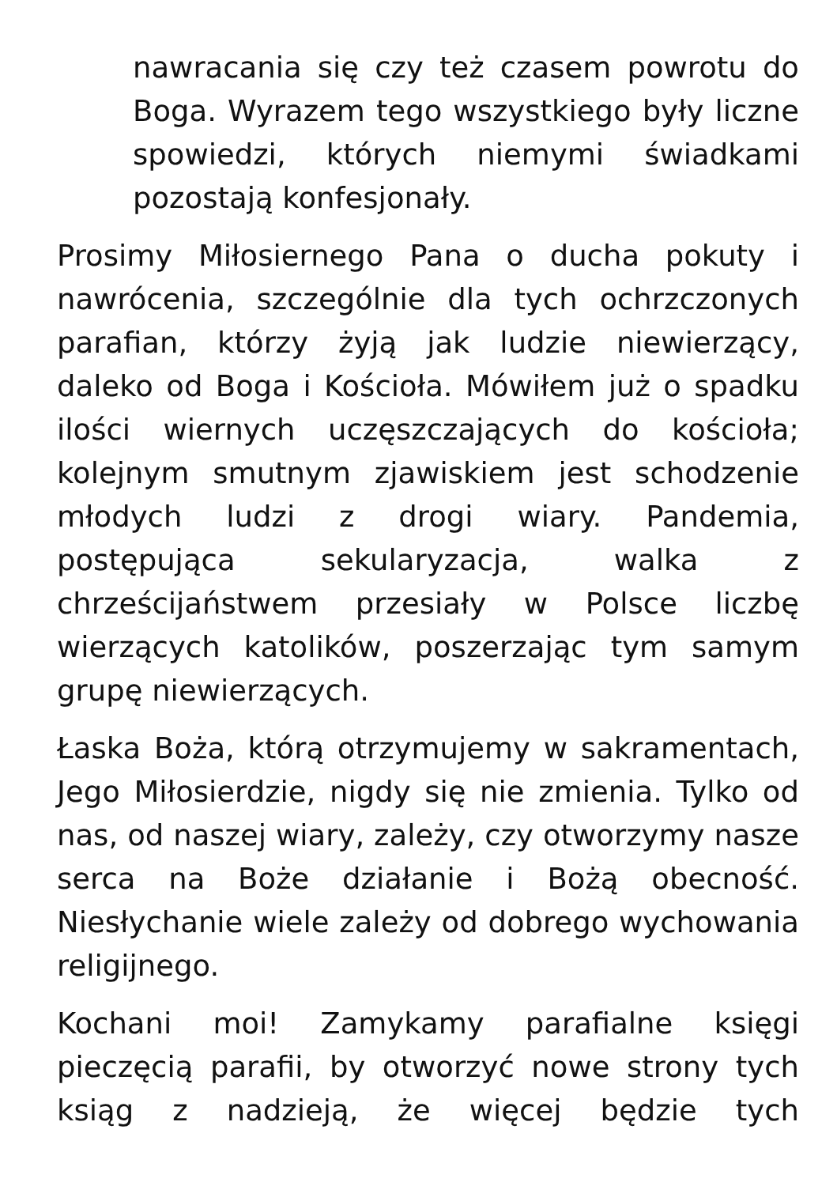nawracania się czy też czasem powrotu do Boga. Wyrazem tego wszystkiego były liczne spowiedzi, których niemymi świadkami pozostają konfesjonały.
Prosimy Miłosiernego Pana o ducha pokuty i nawrócenia, szczególnie dla tych ochrzczonych parafian, którzy żyją jak ludzie niewierzący, daleko od Boga i Kościoła. Mówiłem już o spadku ilości wiernych uczęszczających do kościoła; kolejnym smutnym zjawiskiem jest schodzenie młodych ludzi z drogi wiary. Pandemia, postępująca sekularyzacja, walka z chrześcijaństwem przesiały w Polsce liczbę wierzących katolików, poszerzając tym samym grupę niewierzących.
Łaska Boża, którą otrzymujemy w sakramentach, Jego Miłosierdzie, nigdy się nie zmienia. Tylko od nas, od naszej wiary, zależy, czy otworzymy nasze serca na Boże działanie i Bożą obecność. Niesłychanie wiele zależy od dobrego wychowania religijnego.
Kochani moi! Zamykamy parafialne księgi pieczęcią parafii, by otworzyć nowe strony tych ksiąg z nadzieją, że więcej będzie tych